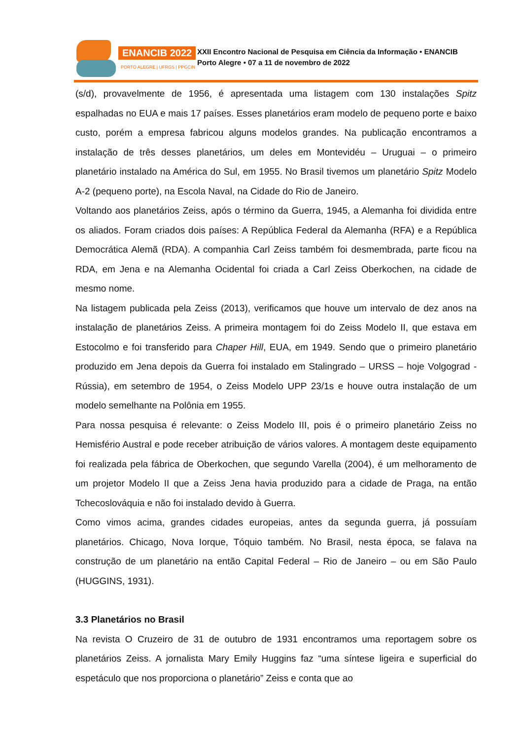ENANCIB 2022
PORTO ALEGRE | UFRGS | PPGCIN
XXII Encontro Nacional de Pesquisa em Ciência da Informação • ENANCIB
Porto Alegre • 07 a 11 de novembro de 2022
(s/d), provavelmente de 1956, é apresentada uma listagem com 130 instalações Spitz espalhadas no EUA e mais 17 países. Esses planetários eram modelo de pequeno porte e baixo custo, porém a empresa fabricou alguns modelos grandes. Na publicação encontramos a instalação de três desses planetários, um deles em Montevidéu – Uruguai – o primeiro planetário instalado na América do Sul, em 1955. No Brasil tivemos um planetário Spitz Modelo A-2 (pequeno porte), na Escola Naval, na Cidade do Rio de Janeiro.
Voltando aos planetários Zeiss, após o término da Guerra, 1945, a Alemanha foi dividida entre os aliados. Foram criados dois países: A República Federal da Alemanha (RFA) e a República Democrática Alemã (RDA). A companhia Carl Zeiss também foi desmembrada, parte ficou na RDA, em Jena e na Alemanha Ocidental foi criada a Carl Zeiss Oberkochen, na cidade de mesmo nome.
Na listagem publicada pela Zeiss (2013), verificamos que houve um intervalo de dez anos na instalação de planetários Zeiss. A primeira montagem foi do Zeiss Modelo II, que estava em Estocolmo e foi transferido para Chaper Hill, EUA, em 1949. Sendo que o primeiro planetário produzido em Jena depois da Guerra foi instalado em Stalingrado – URSS – hoje Volgograd - Rússia), em setembro de 1954, o Zeiss Modelo UPP 23/1s e houve outra instalação de um modelo semelhante na Polônia em 1955.
Para nossa pesquisa é relevante: o Zeiss Modelo III, pois é o primeiro planetário Zeiss no Hemisfério Austral e pode receber atribuição de vários valores. A montagem deste equipamento foi realizada pela fábrica de Oberkochen, que segundo Varella (2004), é um melhoramento de um projetor Modelo II que a Zeiss Jena havia produzido para a cidade de Praga, na então Tchecoslováquia e não foi instalado devido à Guerra.
Como vimos acima, grandes cidades europeias, antes da segunda guerra, já possuíam planetários. Chicago, Nova Iorque, Tóquio também. No Brasil, nesta época, se falava na construção de um planetário na então Capital Federal – Rio de Janeiro – ou em São Paulo (HUGGINS, 1931).
3.3 Planetários no Brasil
Na revista O Cruzeiro de 31 de outubro de 1931 encontramos uma reportagem sobre os planetários Zeiss. A jornalista Mary Emily Huggins faz “uma síntese ligeira e superficial do espetáculo que nos proporciona o planetário” Zeiss e conta que ao